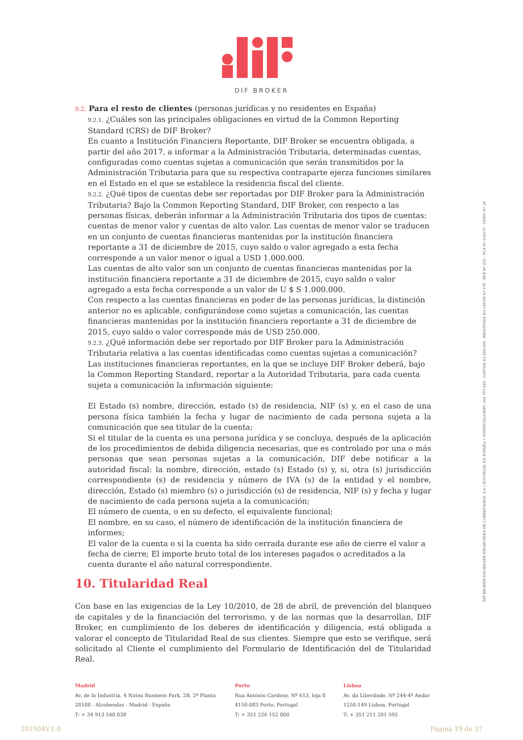DIF BROKER
9.2. Para el resto de clientes (personas jurídicas y no residentes en España)
9.2.1. ¿Cuáles son las principales obligaciones en virtud de la Common Reporting Standard (CRS) de DIF Broker?
En cuanto a Institución Financiera Reportante, DIF Broker se encuentra obligada, a partir del año 2017, a informar a la Administración Tributaria, determinadas cuentas, configuradas como cuentas sujetas a comunicación que serán transmitidos por la Administración Tributaria para que su respectiva contraparte ejerza funciones similares en el Estado en el que se establece la residencia fiscal del cliente.
9.2.2. ¿Qué tipos de cuentas debe ser reportadas por DIF Broker para la Administración Tributaria? Bajo la Common Reporting Standard, DIF Broker, con respecto a las personas físicas, deberán informar a la Administración Tributaria dos tipos de cuentas: cuentas de menor valor y cuentas de alto valor. Las cuentas de menor valor se traducen en un conjunto de cuentas financieras mantenidas por la institución financiera reportante a 31 de diciembre de 2015, cuyo saldo o valor agregado a esta fecha corresponde a un valor menor o igual a USD 1.000.000.
Las cuentas de alto valor son un conjunto de cuentas financieras mantenidas por la institución financiera reportante a 31 de diciembre de 2015, cuyo saldo o valor agregado a esta fecha corresponde a un valor de U $ S 1.000.000.
Con respecto a las cuentas financieras en poder de las personas jurídicas, la distinción anterior no es aplicable, configurándose como sujetas a comunicación, las cuentas financieras mantenidas por la institución financiera reportante a 31 de diciembre de 2015, cuyo saldo o valor corresponde más de USD 250.000.
9.2.3. ¿Qué información debe ser reportado por DIF Broker para la Administración Tributaria relativa a las cuentas identificadas como cuentas sujetas a comunicación?
Las instituciones financieras reportantes, en la que se incluye DIF Broker deberá, bajo la Common Reporting Standard, reportar a la Autoridad Tributaria, para cada cuenta sujeta a comunicación la información siguiente:
El Estado (s) nombre, dirección, estado (s) de residencia, NIF (s) y, en el caso de una persona física también la fecha y lugar de nacimiento de cada persona sujeta a la comunicación que sea titular de la cuenta;
Si el titular de la cuenta es una persona jurídica y se concluya, después de la aplicación de los procedimientos de debida diligencia necesarias, que es controlado por una o más personas que sean personas sujetas a la comunicación, DIF debe notificar a la autoridad fiscal: la nombre, dirección, estado (s) Estado (s) y, si, otra (s) jurisdicción correspondiente (s) de residencia y número de IVA (s) de la entidad y el nombre, dirección, Estado (s) miembro (s) o jurisdicción (s) de residencia, NIF (s) y fecha y lugar de nacimiento de cada persona sujeta a la comunicación;
El número de cuenta, o en su defecto, el equivalente funcional;
El nombre, en su caso, el número de identificación de la institución financiera de informes;
El valor de la cuenta o si la cuenta ha sido cerrada durante ese año de cierre el valor a fecha de cierre; El importe bruto total de los intereses pagados o acreditados a la cuenta durante el año natural correspondiente.
10. Titularidad Real
Con base en las exigencias de la Ley 10/2010, de 28 de abril, de prevención del blanqueo de capitales y de la financiación del terrorismo, y de las normas que la desarrollan, DIF Broker, en cumplimiento de los deberes de identificación y diligencia, está obligada a valorar el concepto de Titularidad Real de sus clientes. Siempre que esto se verifique, será solicitado al Cliente el cumplimiento del Formulario de Identificación del de Titularidad Real.
DIF BROKER-SOCIEDADE FINANCEIRA DE CORRETAGEM, S.A | SUCURSAL EN ESPAÑA • MATRÍCULA/NIPC 504 767 640 - CAPITAL €3.800.000 - REGISTADA NA CMVM Nº 276 - BDP Nº 225 - FCA Nº 434573 - CNMV Nº 36
Madrid
Av. de la Industria, 4 Natea Business Park, 2B, 2ª Planta
28108 - Alcobendas - Madrid - España
T: + 34 913 540 838
Porto
Rua António Cardoso, Nº 613, loja 8
4150-083 Porto, Portugal
T: + 351 226 152 800
Lisboa
Av. da Liberdade, Nº 244-4º Andar
1250-149 Lisboa, Portugal
T: + 351 211 201 595
201904V.1.0 Página 19 de 37